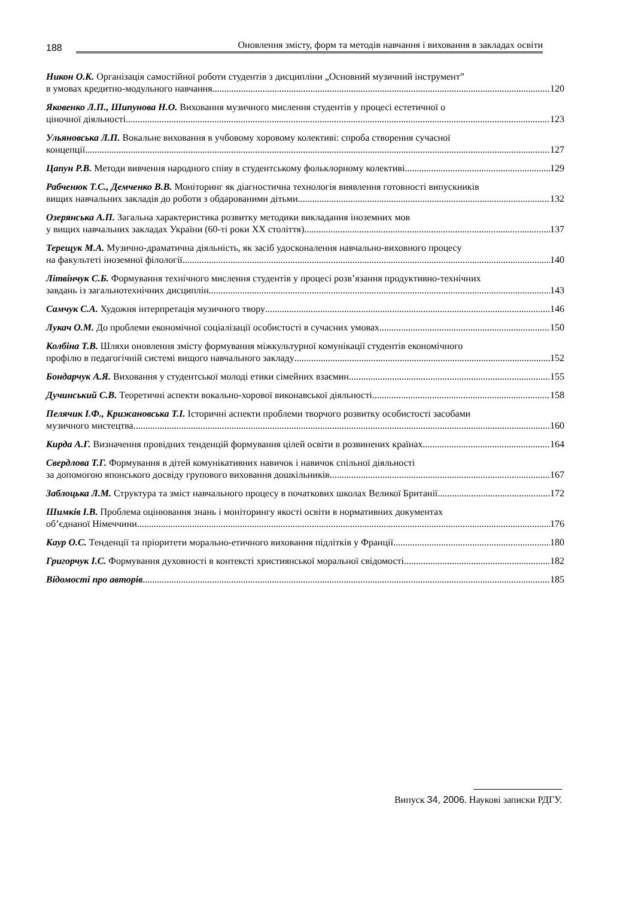188
Оновлення змісту, форм та методів навчання і виховання в закладах освіти
Никон О.К. Організація самостійної роботи студентів з дисципліни „Основний музичний інструмент”
в умовах кредитно-модульного навчання 120
Яковенко Л.П., Шипунова Н.О. Виховання музичного мислення студентів у процесі естетичної о
ціночної діяльності 123
Ульяновська Л.П. Вокальне виховання в учбовому хоровому колективі: спроба створення сучасної
концепції 127
Цапун Р.В. Методи вивчення народного співу в студентському фольклорному колективі 129
Рабченюк Т.С., Демченко В.В. Моніторинг як діагностична технологія виявлення готовності випускників
вищих навчальних закладів до роботи з обдарованими дітьми. 132
Озерянська А.П. Загальна характеристика розвитку методики викладання іноземних мов
у вищих навчальних закладах України (60-ті роки XX століття) 137
Терещук М.А. Музично-драматична діяльність, як засіб удосконалення навчально-виховного процесу
на факультеті іноземної філології 140
Літвінчук С.Б. Формування технічного мислення студентів у процесі розв’язання продуктивно-технічних
завдань із загальнотехнічних дисциплін 143
Самчук С.А. Художня інтерпретація музичного твору 146
Лукач О.М. До проблеми економічної соціалізації особистості в сучасних умовах 150
Колбіна Т.В. Шляхи оновлення змісту формування міжкультурної комунікації студентів економічного
профілю в педагогічній системі вищого навчального закладу 152
Бондарчук А.Я. Виховання у студентської молоді етики сімейних взаємин 155
Дучинський С.В. Теоретичні аспекти вокально-хорової виконавської діяльності 158
Пелячик І.Ф., Крижановська Т.І. Історичні аспекти проблеми творчого розвитку особистості засобами
музичного мистецтва 160
Кирда А.Г. Визначення провідних тенденцій формування цілей освіти в розвинених країнах 164
Свердлова Т.Г. Формування в дітей комунікативних навичок і навичок спільної діяльності
за допомогою японського досвіду групового виховання дошкільників 167
Заблоцька Л.М. Структура та зміст навчального процесу в початкових школах Великої Британії 172
Шимків І.В. Проблема оцінювання знань і моніторингу якості освіти в нормативних документах
об’єднаної Німеччини 176
Каур О.С. Тенденції та пріоритети морально-етичного виховання підлітків у Франції 180
Григорчук І.С. Формування духовності в контексті християнської моральної свідомості 182
Відомості про авторів 185
Випуск 34, 2006. Наукові записки РДГУ.